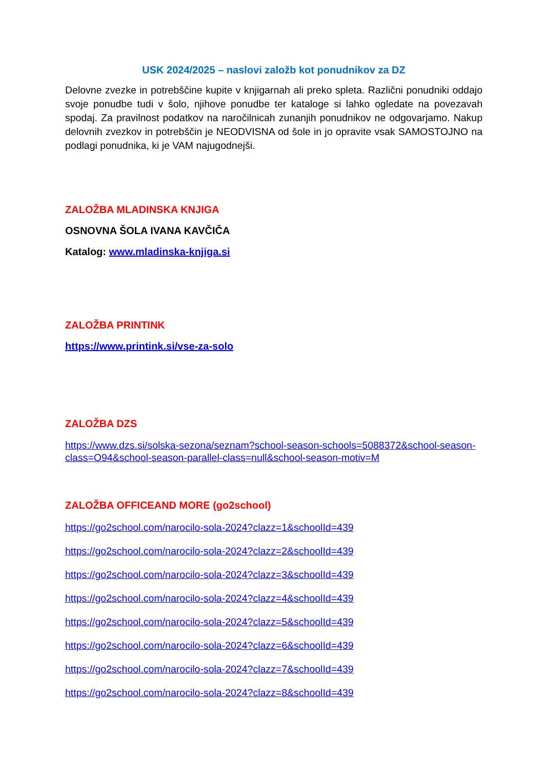USK 2024/2025 – naslovi založb kot ponudnikov za DZ
Delovne zvezke in potrebščine kupite v knjigarnah ali preko spleta. Različni ponudniki oddajo svoje ponudbe tudi v šolo, njihove ponudbe ter kataloge si lahko ogledate na povezavah spodaj. Za pravilnost podatkov na naročilnicah zunanjih ponudnikov ne odgovarjamo. Nakup delovnih zvezkov in potrebščin je NEODVISNA od šole in jo opravite vsak SAMOSTOJNO na podlagi ponudnika, ki je VAM najugodnejši.
ZALOŽBA MLADINSKA KNJIGA
OSNOVNA ŠOLA IVANA KAVČIČA
Katalog: www.mladinska-knjiga.si
ZALOŽBA PRINTINK
https://www.printink.si/vse-za-solo
ZALOŽBA DZS
https://www.dzs.si/solska-sezona/seznam?school-season-schools=5088372&school-season-class=O94&school-season-parallel-class=null&school-season-motiv=M
ZALOŽBA OFFICEAND MORE (go2school)
https://go2school.com/narocilo-sola-2024?clazz=1&schoolId=439
https://go2school.com/narocilo-sola-2024?clazz=2&schoolId=439
https://go2school.com/narocilo-sola-2024?clazz=3&schoolId=439
https://go2school.com/narocilo-sola-2024?clazz=4&schoolId=439
https://go2school.com/narocilo-sola-2024?clazz=5&schoolId=439
https://go2school.com/narocilo-sola-2024?clazz=6&schoolId=439
https://go2school.com/narocilo-sola-2024?clazz=7&schoolId=439
https://go2school.com/narocilo-sola-2024?clazz=8&schoolId=439